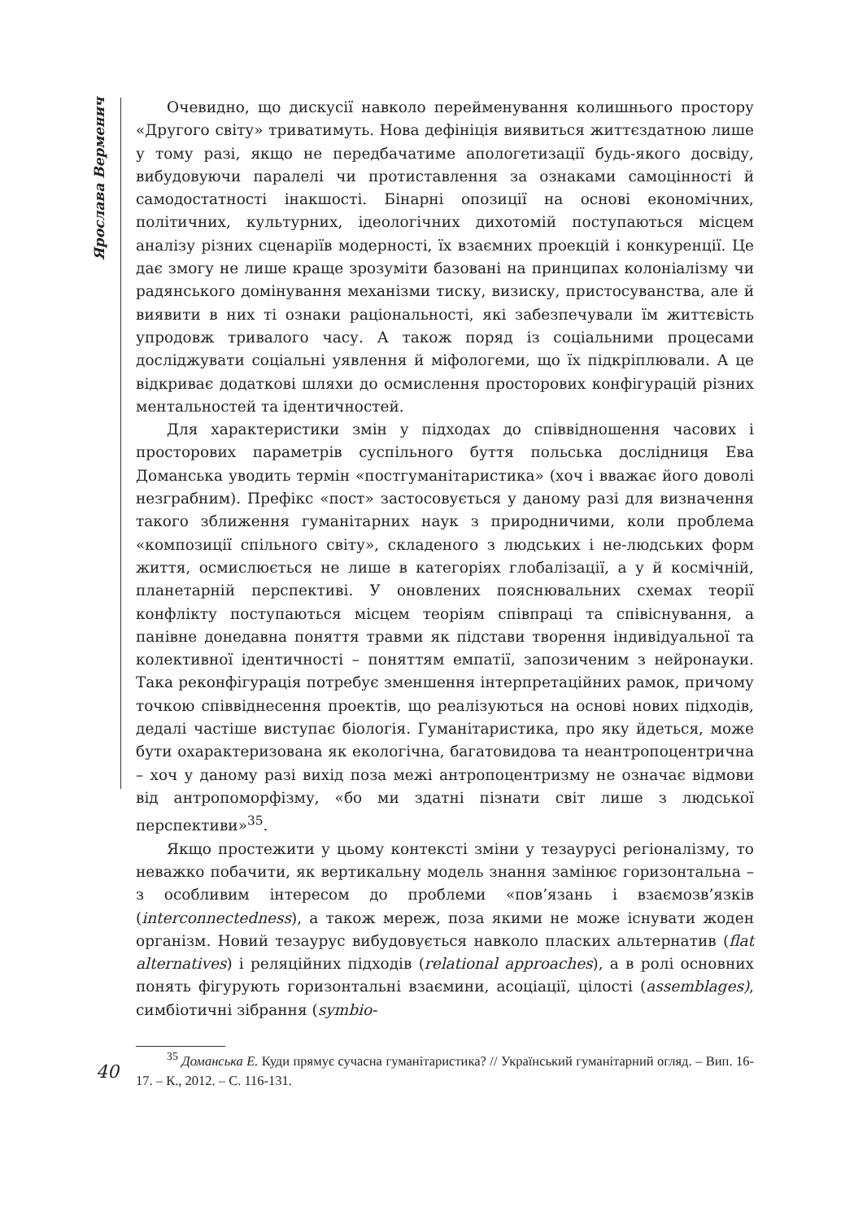Ярослава Верменич
Очевидно, що дискусії навколо перейменування колишнього простору «Другого світу» триватимуть. Нова дефініція виявиться життєздатною лише у тому разі, якщо не передбачатиме апологетизації будь-якого досвіду, вибудовуючи паралелі чи протиставлення за ознаками самоцінності й самодостатності інакшості. Бінарні опозиції на основі економічних, політичних, культурних, ідеологічних дихотомій поступаються місцем аналізу різних сценаріїв модерності, їх взаємних проекцій і конкуренції. Це дає змогу не лише краще зрозуміти базовані на принципах колоніалізму чи радянського домінування механізми тиску, визиску, пристосуванства, але й виявити в них ті ознаки раціональності, які забезпечували їм життєвість упродовж тривалого часу. А також поряд із соціальними процесами досліджувати соціальні уявлення й міфологеми, що їх підкріплювали. А це відкриває додаткові шляхи до осмислення просторових конфігурацій різних ментальностей та ідентичностей.
Для характеристики змін у підходах до співвідношення часових і просторових параметрів суспільного буття польська дослідниця Ева Доманська уводить термін «постгуманітаристика» (хоч і вважає його доволі незграбним). Префікс «пост» застосовується у даному разі для визначення такого зближення гуманітарних наук з природничими, коли проблема «композиції спільного світу», складеного з людських і не-людських форм життя, осмислюється не лише в категоріях глобалізації, а у й космічній, планетарній перспективі. У оновлених пояснювальних схемах теорії конфлікту поступаються місцем теоріям співпраці та співіснування, а панівне донедавна поняття травми як підстави творення індивідуальної та колективної ідентичності – поняттям емпатії, запозиченим з нейронауки. Така реконфігурація потребує зменшення інтерпретаційних рамок, причому точкою співвіднесення проектів, що реалізуються на основі нових підходів, дедалі частіше виступає біологія. Гуманітаристика, про яку йдеться, може бути охарактеризована як екологічна, багатовидова та неантропоцентрична – хоч у даному разі вихід поза межі антропоцентризму не означає відмови від антропоморфізму, «бо ми здатні пізнати світ лише з людської перспективи»<sup>35</sup>.
Якщо простежити у цьому контексті зміни у тезаурусі регіоналізму, то неважко побачити, як вертикальну модель знання замінює горизонтальна – з особливим інтересом до проблеми «пов’язань і взаємозв’язків (interconnectedness), а також мереж, поза якими не може існувати жоден організм. Новий тезаурус вибудовується навколо пласких альтернатив (flat alternatives) і реляційних підходів (relational approaches), а в ролі основних понять фігурують горизонтальні взаємини, асоціації, цілості (assemblages), симбіотичні зібрання (symbio-
<sup>35</sup> Доманська Е. Куди прямує сучасна гуманітаристика? // Український гуманітарний огляд. – Вип. 16-17. – К., 2012. – С. 116-131.
40